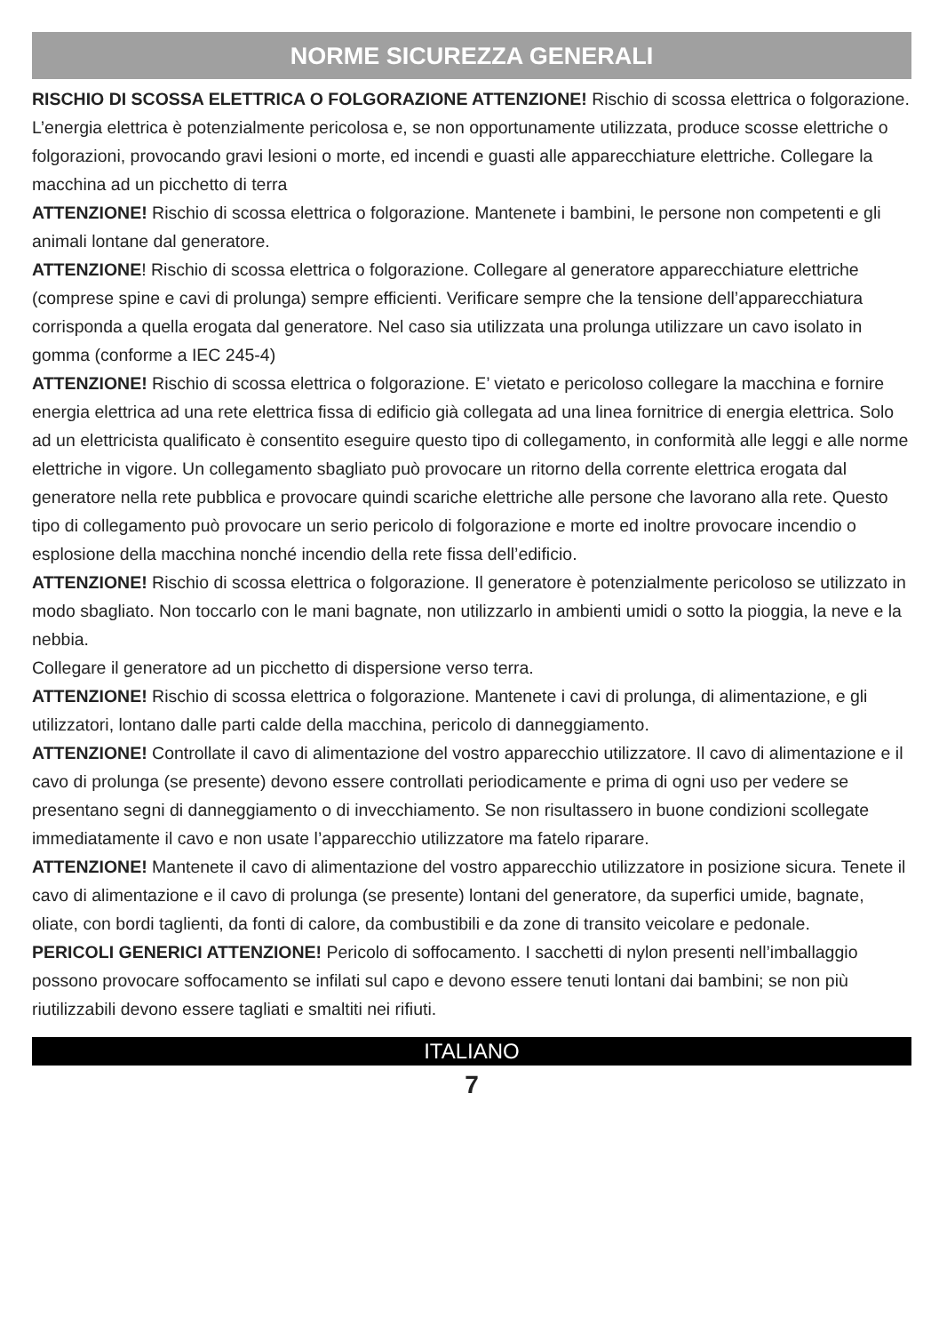NORME SICUREZZA GENERALI
RISCHIO DI SCOSSA ELETTRICA O FOLGORAZIONE ATTENZIONE! Rischio di scossa elettrica o folgorazione. L’energia elettrica è potenzialmente pericolosa e, se non opportunamente utilizzata, produce scosse elettriche o folgorazioni, provocando gravi lesioni o morte, ed incendi e guasti alle apparecchiature elettriche. Collegare la macchina ad un picchetto di terra
ATTENZIONE! Rischio di scossa elettrica o folgorazione. Mantenete i bambini, le persone non competenti e gli animali lontane dal generatore.
ATTENZIONE! Rischio di scossa elettrica o folgorazione. Collegare al generatore apparecchiature elettriche (comprese spine e cavi di prolunga) sempre efficienti. Verificare sempre che la tensione dell’apparecchiatura corrisponda a quella erogata dal generatore. Nel caso sia utilizzata una prolunga utilizzare un cavo isolato in gomma (conforme a IEC 245-4)
ATTENZIONE! Rischio di scossa elettrica o folgorazione. E’ vietato e pericoloso collegare la macchina e fornire energia elettrica ad una rete elettrica fissa di edificio già collegata ad una linea fornitrice di energia elettrica. Solo ad un elettricista qualificato è consentito eseguire questo tipo di collegamento, in conformità alle leggi e alle norme elettriche in vigore. Un collegamento sbagliato può provocare un ritorno della corrente elettrica erogata dal generatore nella rete pubblica e provocare quindi scariche elettriche alle persone che lavorano alla rete. Questo tipo di collegamento può provocare un serio pericolo di folgorazione e morte ed inoltre provocare incendio o esplosione della macchina nonché incendio della rete fissa dell’edificio.
ATTENZIONE! Rischio di scossa elettrica o folgorazione. Il generatore è potenzialmente pericoloso se utilizzato in modo sbagliato. Non toccarlo con le mani bagnate, non utilizzarlo in ambienti umidi o sotto la pioggia, la neve e la nebbia.
Collegare il generatore ad un picchetto di dispersione verso terra.
ATTENZIONE! Rischio di scossa elettrica o folgorazione. Mantenete i cavi di prolunga, di alimentazione, e gli utilizzatori, lontano dalle parti calde della macchina, pericolo di danneggiamento.
ATTENZIONE! Controllate il cavo di alimentazione del vostro apparecchio utilizzatore. Il cavo di alimentazione e il cavo di prolunga (se presente) devono essere controllati periodicamente e prima di ogni uso per vedere se presentano segni di danneggiamento o di invecchiamento. Se non risultassero in buone condizioni scollegate immediatamente il cavo e non usate l’apparecchio utilizzatore ma fatelo riparare.
ATTENZIONE! Mantenete il cavo di alimentazione del vostro apparecchio utilizzatore in posizione sicura. Tenete il cavo di alimentazione e il cavo di prolunga (se presente) lontani del generatore, da superfici umide, bagnate, oliate, con bordi taglienti, da fonti di calore, da combustibili e da zone di transito veicolare e pedonale.
PERICOLI GENERICI ATTENZIONE! Pericolo di soffocamento. I sacchetti di nylon presenti nell’imballaggio possono provocare soffocamento se infilati sul capo e devono essere tenuti lontani dai bambini; se non più riutilizzabili devono essere tagliati e smaltiti nei rifiuti.
ITALIANO
7